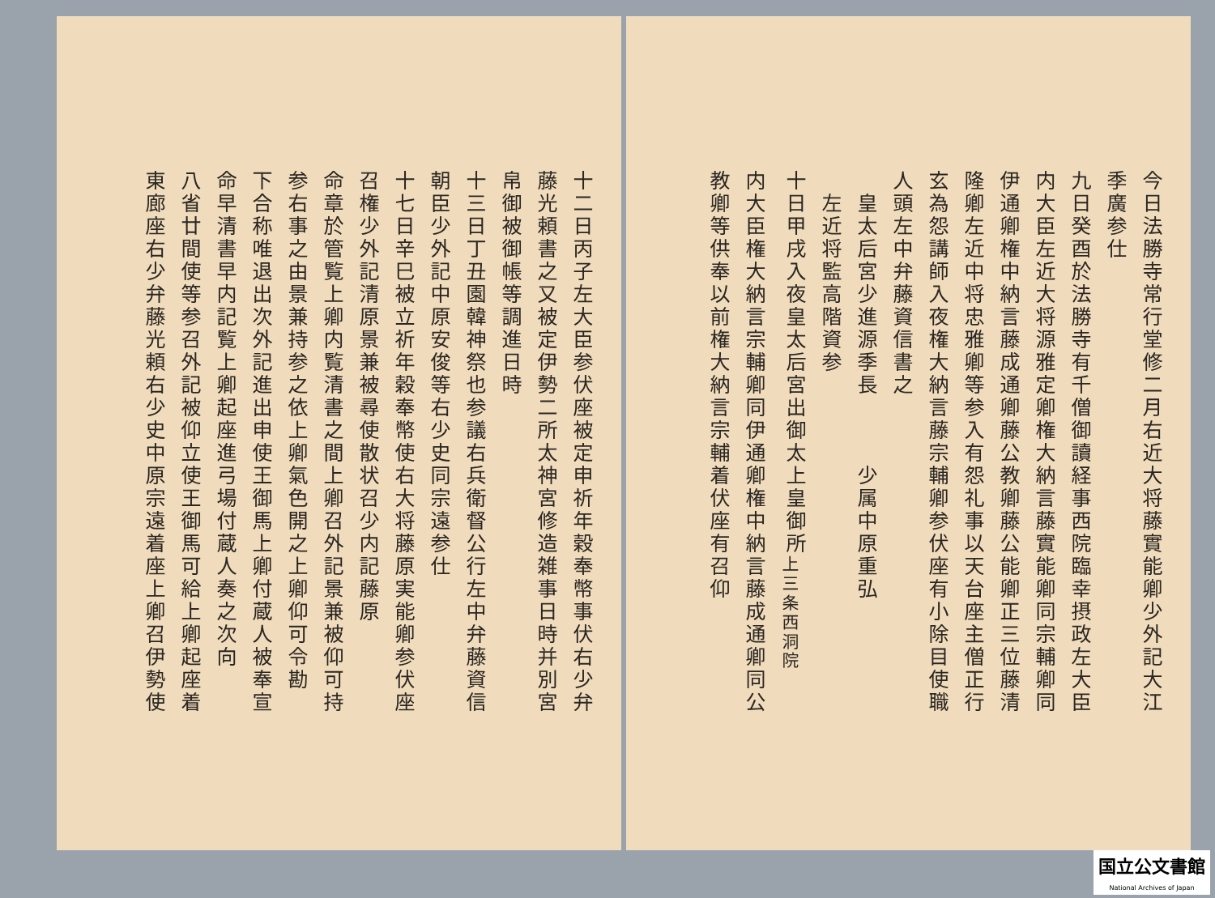十二日丙子左大臣参伏座被定申祈年穀奉幣事伏右少弁
藤光頼書之又被定伊勢二所太神宮修造雑事日時并別宮
帛御被御帳等調進日時
十三日丁丑園韓神祭也参議右兵衛督公行左中弁藤資信
朝臣少外記中原安俊等右少史同宗遠参仕
十七日辛巳被立祈年穀奉幣使右大将藤原実能卿参伏座
召権少外記清原景兼被尋使散状召少内記藤原
命章於管覧上卿内覧清書之間上卿召外記景兼被仰可持
参右事之由景兼持参之依上卿氣色開之上卿仰可令勘
下合称唯退出次外記進出申使王御馬上卿付蔵人被奉宣
命早清書早内記覧上卿起座進弓場付蔵人奏之次向
八省廿間使等参召外記被仰立使王御馬可給上卿起座着
東廊座右少弁藤光頼右少史中原宗遠着座上卿召伊勢使
今日法勝寺常行堂修二月右近大将藤實能卿少外記大江
季廣参仕
九日癸酉於法勝寺有千僧御讀経事西院臨幸摂政左大臣
内大臣左近大将源雅定卿権大納言藤實能卿同宗輔卿同
伊通卿権中納言藤成通卿藤公教卿藤公能卿正三位藤清
隆卿左近中将忠雅卿等参入有怨礼事以天台座主僧正行
玄為怨講師入夜権大納言藤宗輔卿参伏座有小除目使職
人頭左中弁藤資信書之
　皇太后宮少進源季長　　　少属中原重弘
　左近将監高階資参
十日甲戌入夜皇太后宮出御太上皇御所<sub>上三条西洞院</sub>
内大臣権大納言宗輔卿同伊通卿権中納言藤成通卿同公
教卿等供奉以前権大納言宗輔着伏座有召仰
国立公文書館
National Archives of Japan